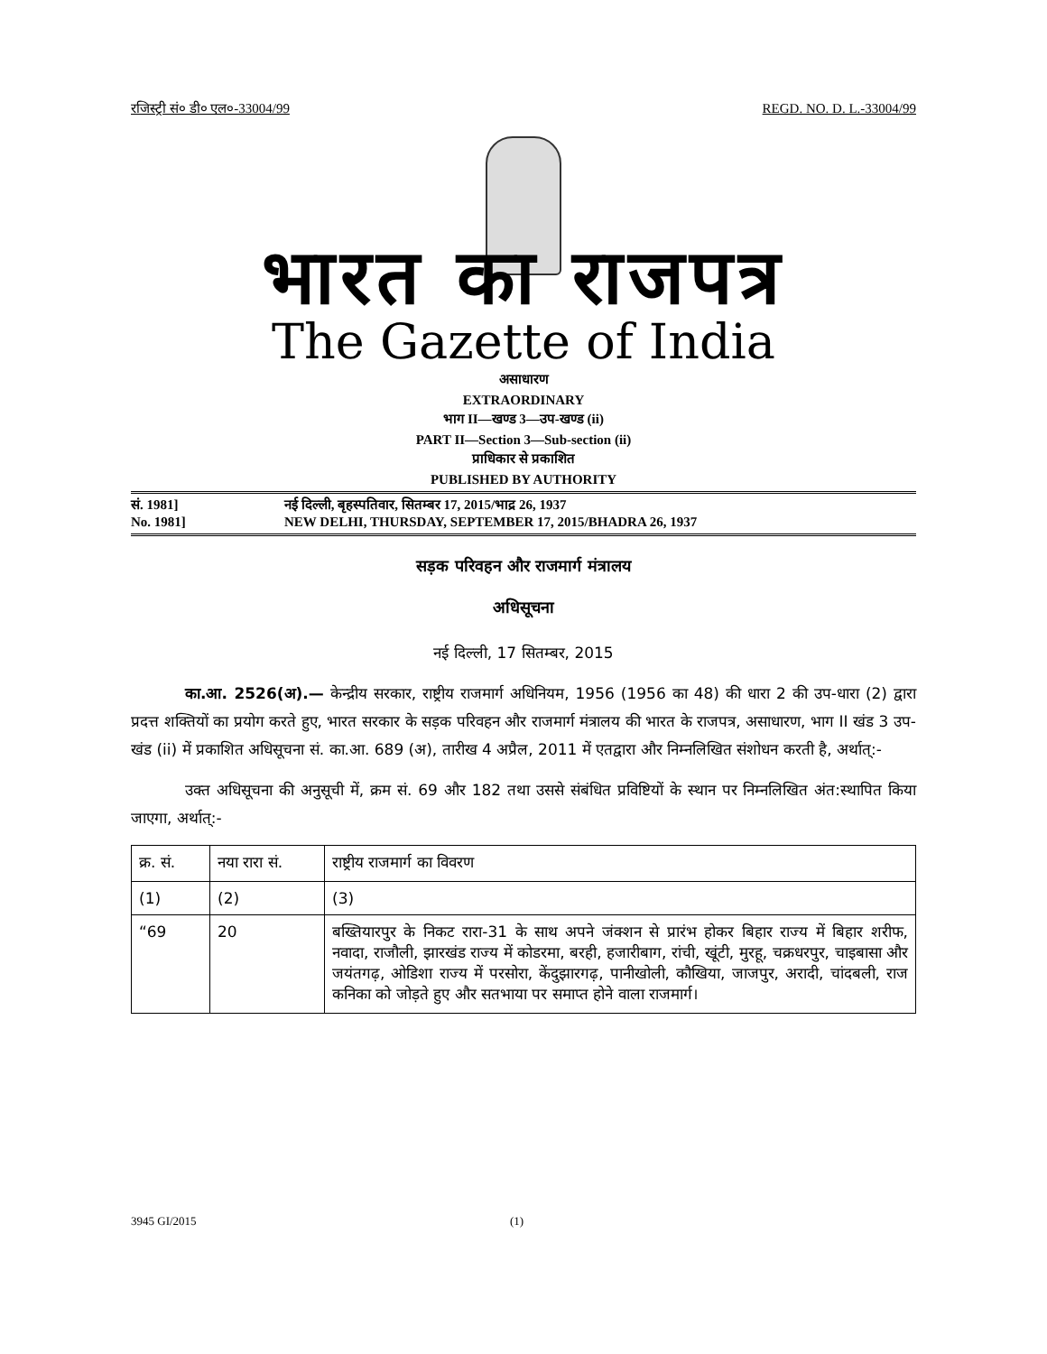रजिस्ट्री सं० डी० एल०-33004/99 REGD. NO. D. L.-33004/99
भारत का राजपत्र
The Gazette of India
असाधारण
EXTRAORDINARY
भाग II—खण्ड 3—उप-खण्ड (ii)
PART II—Section 3—Sub-section (ii)
प्राधिकार से प्रकाशित
PUBLISHED BY AUTHORITY
सं. 1981] नई दिल्ली, बृहस्पतिवार, सितम्बर 17, 2015/भाद्र 26, 1937
No. 1981] NEW DELHI, THURSDAY, SEPTEMBER 17, 2015/BHADRA 26, 1937
सड़क परिवहन और राजमार्ग मंत्रालय
अधिसूचना
नई दिल्ली, 17 सितम्बर, 2015
का.आ. 2526(अ).— केन्द्रीय सरकार, राष्ट्रीय राजमार्ग अधिनियम, 1956 (1956 का 48) की धारा 2 की उप-धारा (2) द्वारा प्रदत्त शक्तियों का प्रयोग करते हुए, भारत सरकार के सड़क परिवहन और राजमार्ग मंत्रालय की भारत के राजपत्र, असाधारण, भाग II खंड 3 उप-खंड (ii) में प्रकाशित अधिसूचना सं. का.आ. 689 (अ), तारीख 4 अप्रैल, 2011 में एतद्वारा और निम्नलिखित संशोधन करती है, अर्थात्:-
उक्त अधिसूचना की अनुसूची में, क्रम सं. 69 और 182 तथा उससे संबंधित प्रविष्टियों के स्थान पर निम्नलिखित अंत:स्थापित किया जाएगा, अर्थात्:-
| क्र. सं. | नया रारा सं. | राष्ट्रीय राजमार्ग का विवरण |
| --- | --- | --- |
| (1) | (2) | (3) |
| “69 | 20 | बख्तियारपुर के निकट रारा-31 के साथ अपने जंक्शन से प्रारंभ होकर बिहार राज्य में बिहार शरीफ, नवादा, राजौली, झारखंड राज्य में कोडरमा, बरही, हजारीबाग, रांची, खूंटी, मुरहू, चक्रधरपुर, चाइबासा और जयंतगढ़, ओडिशा राज्य में परसोरा, केंदुझारगढ़, पानीखोली, कौखिया, जाजपुर, अरादी, चांदबली, राज कनिका को जोड़ते हुए और सतभाया पर समाप्त होने वाला राजमार्ग। |
3945 GI/2015 (1)